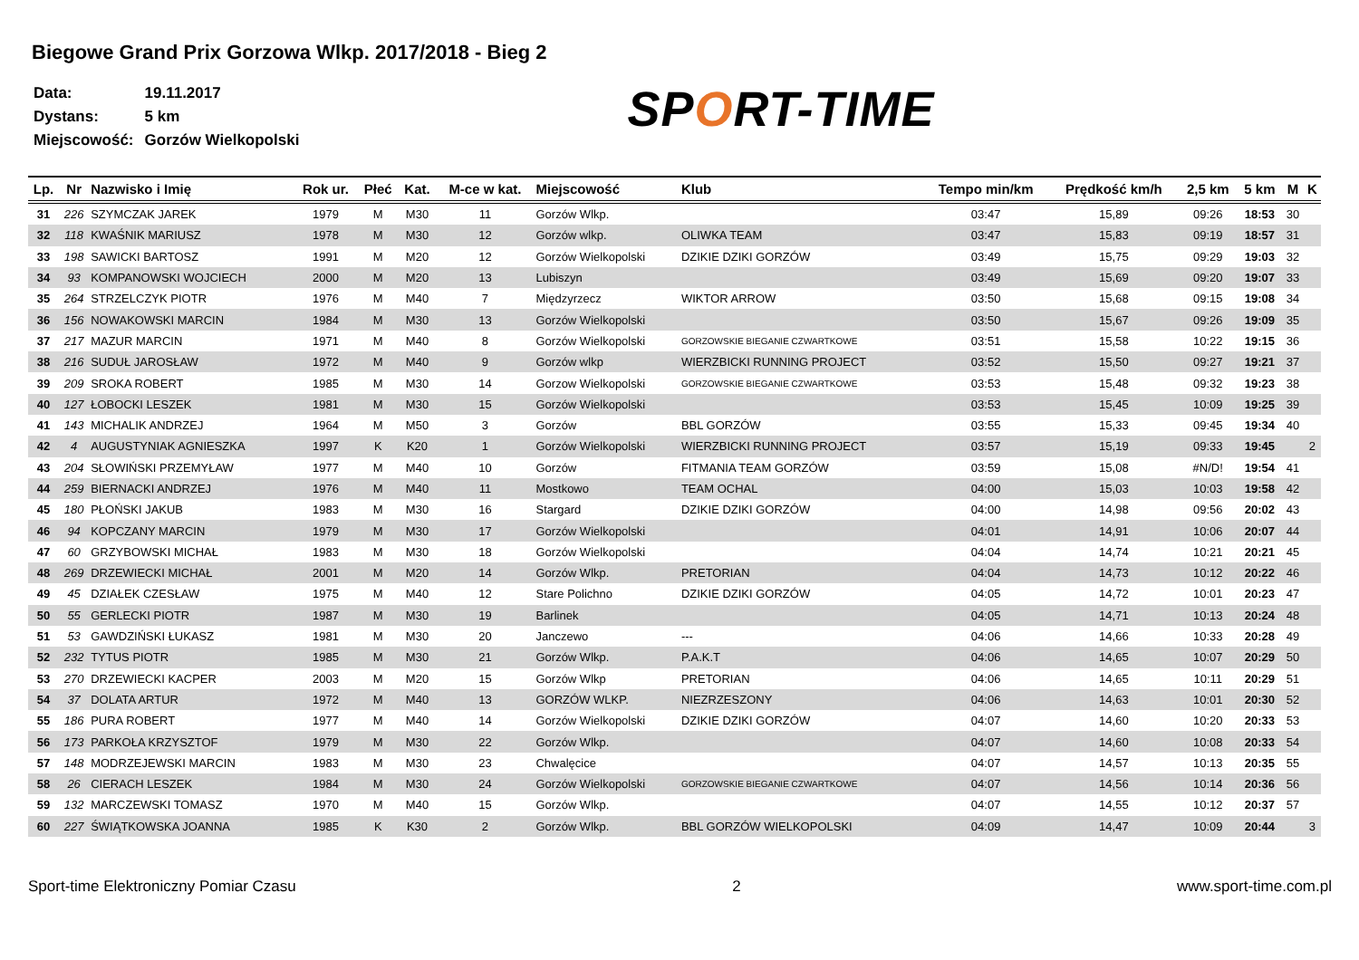Biegowe Grand Prix Gorzowa Wlkp. 2017/2018 - Bieg 2
| Data: | 19.11.2017 |
| Dystans: | 5 km |
| Miejscowość: | Gorzów Wielkopolski |
SPORT-TIME
| Lp. | Nr | Nazwisko i Imię | Rok ur. | Płeć | Kat. | M-ce w kat. | Miejscowość | Klub | Tempo min/km | Prędkość km/h | 2,5 km | 5 km | M | K |
| --- | --- | --- | --- | --- | --- | --- | --- | --- | --- | --- | --- | --- | --- | --- |
| 31 | 226 | SZYMCZAK JAREK | 1979 | M | M30 | 11 | Gorzów Wlkp. | | 03:47 | 15,89 | 09:26 | 18:53 | 30 | |
| 32 | 118 | KWAŚNIK MARIUSZ | 1978 | M | M30 | 12 | Gorzów wlkp. | OLIWKA TEAM | 03:47 | 15,83 | 09:19 | 18:57 | 31 | |
| 33 | 198 | SAWICKI BARTOSZ | 1991 | M | M20 | 12 | Gorzów Wielkopolski | DZIKIE DZIKI GORZÓW | 03:49 | 15,75 | 09:29 | 19:03 | 32 | |
| 34 | 93 | KOMPANOWSKI WOJCIECH | 2000 | M | M20 | 13 | Lubiszyn | | 03:49 | 15,69 | 09:20 | 19:07 | 33 | |
| 35 | 264 | STRZELCZYK PIOTR | 1976 | M | M40 | 7 | Międzyrzecz | WIKTOR ARROW | 03:50 | 15,68 | 09:15 | 19:08 | 34 | |
| 36 | 156 | NOWAKOWSKI MARCIN | 1984 | M | M30 | 13 | Gorzów Wielkopolski | | 03:50 | 15,67 | 09:26 | 19:09 | 35 | |
| 37 | 217 | MAZUR MARCIN | 1971 | M | M40 | 8 | Gorzów Wielkopolski | GORZOWSKIE BIEGANIE CZWARTKOWE | 03:51 | 15,58 | 10:22 | 19:15 | 36 | |
| 38 | 216 | SUDUŁ JAROSŁAW | 1972 | M | M40 | 9 | Gorzów wlkp | WIERZBICKI RUNNING PROJECT | 03:52 | 15,50 | 09:27 | 19:21 | 37 | |
| 39 | 209 | SROKA ROBERT | 1985 | M | M30 | 14 | Gorzow Wielkopolski | GORZOWSKIE BIEGANIE CZWARTKOWE | 03:53 | 15,48 | 09:32 | 19:23 | 38 | |
| 40 | 127 | ŁOBOCKI LESZEK | 1981 | M | M30 | 15 | Gorzów Wielkopolski | | 03:53 | 15,45 | 10:09 | 19:25 | 39 | |
| 41 | 143 | MICHALIK ANDRZEJ | 1964 | M | M50 | 3 | Gorzów | BBL GORZÓW | 03:55 | 15,33 | 09:45 | 19:34 | 40 | |
| 42 | 4 | AUGUSTYNIAK AGNIESZKA | 1997 | K | K20 | 1 | Gorzów Wielkopolski | WIERZBICKI RUNNING PROJECT | 03:57 | 15,19 | 09:33 | 19:45 | | 2 |
| 43 | 204 | SŁOWIŃSKI PRZEMYŁAW | 1977 | M | M40 | 10 | Gorzów | FITMANIA TEAM GORZÓW | 03:59 | 15,08 | #N/D! | 19:54 | 41 | |
| 44 | 259 | BIERNACKI ANDRZEJ | 1976 | M | M40 | 11 | Mostkowo | TEAM OCHAL | 04:00 | 15,03 | 10:03 | 19:58 | 42 | |
| 45 | 180 | PŁOŃSKI JAKUB | 1983 | M | M30 | 16 | Stargard | DZIKIE DZIKI GORZÓW | 04:00 | 14,98 | 09:56 | 20:02 | 43 | |
| 46 | 94 | KOPCZANY MARCIN | 1979 | M | M30 | 17 | Gorzów Wielkopolski | | 04:01 | 14,91 | 10:06 | 20:07 | 44 | |
| 47 | 60 | GRZYBOWSKI MICHAŁ | 1983 | M | M30 | 18 | Gorzów Wielkopolski | | 04:04 | 14,74 | 10:21 | 20:21 | 45 | |
| 48 | 269 | DRZEWIECKI MICHAŁ | 2001 | M | M20 | 14 | Gorzów Wlkp. | PRETORIAN | 04:04 | 14,73 | 10:12 | 20:22 | 46 | |
| 49 | 45 | DZIAŁEK CZESŁAW | 1975 | M | M40 | 12 | Stare Polichno | DZIKIE DZIKI GORZÓW | 04:05 | 14,72 | 10:01 | 20:23 | 47 | |
| 50 | 55 | GERLECKI PIOTR | 1987 | M | M30 | 19 | Barlinek | | 04:05 | 14,71 | 10:13 | 20:24 | 48 | |
| 51 | 53 | GAWDZIŃSKI ŁUKASZ | 1981 | M | M30 | 20 | Janczewo | --- | 04:06 | 14,66 | 10:33 | 20:28 | 49 | |
| 52 | 232 | TYTUS PIOTR | 1985 | M | M30 | 21 | Gorzów Wlkp. | P.A.K.T | 04:06 | 14,65 | 10:07 | 20:29 | 50 | |
| 53 | 270 | DRZEWIECKI KACPER | 2003 | M | M20 | 15 | Gorzów Wlkp | PRETORIAN | 04:06 | 14,65 | 10:11 | 20:29 | 51 | |
| 54 | 37 | DOLATA ARTUR | 1972 | M | M40 | 13 | GORZÓW WLKP. | NIEZRZESZONY | 04:06 | 14,63 | 10:01 | 20:30 | 52 | |
| 55 | 186 | PURA ROBERT | 1977 | M | M40 | 14 | Gorzów Wielkopolski | DZIKIE DZIKI GORZÓW | 04:07 | 14,60 | 10:20 | 20:33 | 53 | |
| 56 | 173 | PARKOŁA KRZYSZTOF | 1979 | M | M30 | 22 | Gorzów Wlkp. | | 04:07 | 14,60 | 10:08 | 20:33 | 54 | |
| 57 | 148 | MODRZEJEWSKI MARCIN | 1983 | M | M30 | 23 | Chwalęcice | | 04:07 | 14,57 | 10:13 | 20:35 | 55 | |
| 58 | 26 | CIERACH LESZEK | 1984 | M | M30 | 24 | Gorzów Wielkopolski | GORZOWSKIE BIEGANIE CZWARTKOWE | 04:07 | 14,56 | 10:14 | 20:36 | 56 | |
| 59 | 132 | MARCZEWSKI TOMASZ | 1970 | M | M40 | 15 | Gorzów Wlkp. | | 04:07 | 14,55 | 10:12 | 20:37 | 57 | |
| 60 | 227 | ŚWIĄTKOWSKA JOANNA | 1985 | K | K30 | 2 | Gorzów Wlkp. | BBL GORZÓW WIELKOPOLSKI | 04:09 | 14,47 | 10:09 | 20:44 | | 3 |
Sport-time Elektroniczny Pomiar Czasu 2 www.sport-time.com.pl